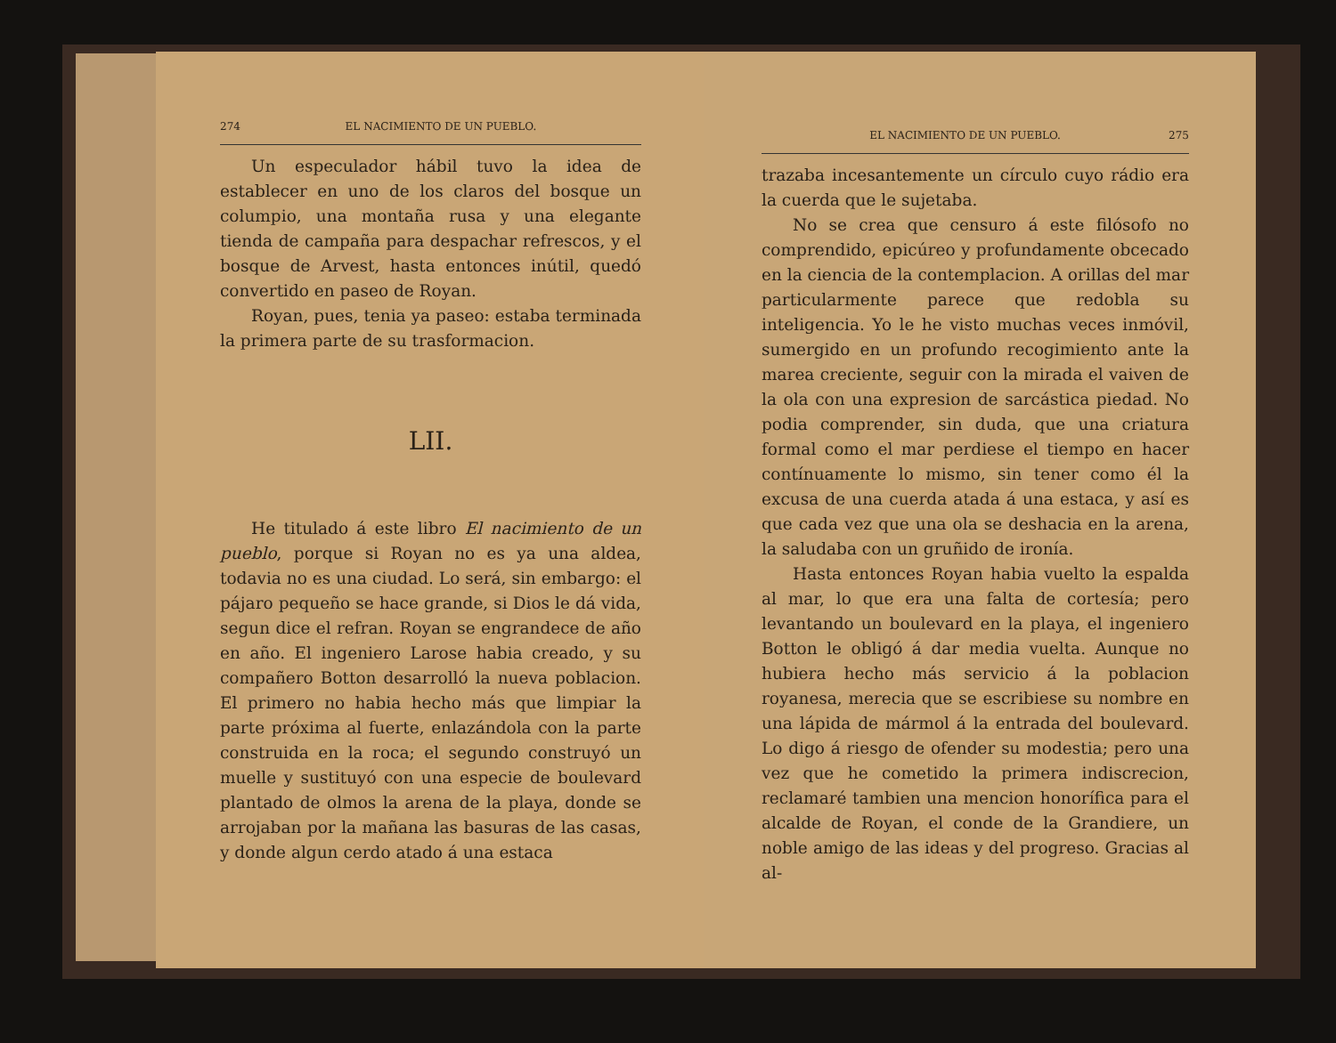274 EL NACIMIENTO DE UN PUEBLO.
Un especulador hábil tuvo la idea de establecer en uno de los claros del bosque un columpio, una montaña rusa y una elegante tienda de campaña para despachar refrescos, y el bosque de Arvest, hasta entonces inútil, quedó convertido en paseo de Royan.
Royan, pues, tenia ya paseo: estaba terminada la primera parte de su trasformacion.
LII.
He titulado á este libro El nacimiento de un pueblo, porque si Royan no es ya una aldea, todavia no es una ciudad. Lo será, sin embargo: el pájaro pequeño se hace grande, si Dios le dá vida, segun dice el refran. Royan se engrandece de año en año. El ingeniero Larose habia creado, y su compañero Botton desarrolló la nueva poblacion. El primero no habia hecho más que limpiar la parte próxima al fuerte, enlazándola con la parte construida en la roca; el segundo construyó un muelle y sustituyó con una especie de boulevard plantado de olmos la arena de la playa, donde se arrojaban por la mañana las basuras de las casas, y donde algun cerdo atado á una estaca
EL NACIMIENTO DE UN PUEBLO. 275
trazaba incesantemente un círculo cuyo rádio era la cuerda que le sujetaba.
No se crea que censuro á este filósofo no comprendido, epicúreo y profundamente obcecado en la ciencia de la contemplacion. A orillas del mar particularmente parece que redobla su inteligencia. Yo le he visto muchas veces inmóvil, sumergido en un profundo recogimiento ante la marea creciente, seguir con la mirada el vaiven de la ola con una expresion de sarcástica piedad. No podia comprender, sin duda, que una criatura formal como el mar perdiese el tiempo en hacer contínuamente lo mismo, sin tener como él la excusa de una cuerda atada á una estaca, y así es que cada vez que una ola se deshacia en la arena, la saludaba con un gruñido de ironía.
Hasta entonces Royan habia vuelto la espalda al mar, lo que era una falta de cortesía; pero levantando un boulevard en la playa, el ingeniero Botton le obligó á dar media vuelta. Aunque no hubiera hecho más servicio á la poblacion royanesa, merecia que se escribiese su nombre en una lápida de mármol á la entrada del boulevard. Lo digo á riesgo de ofender su modestia; pero una vez que he cometido la primera indiscrecion, reclamaré tambien una mencion honorífica para el alcalde de Royan, el conde de la Grandiere, un noble amigo de las ideas y del progreso. Gracias al al-